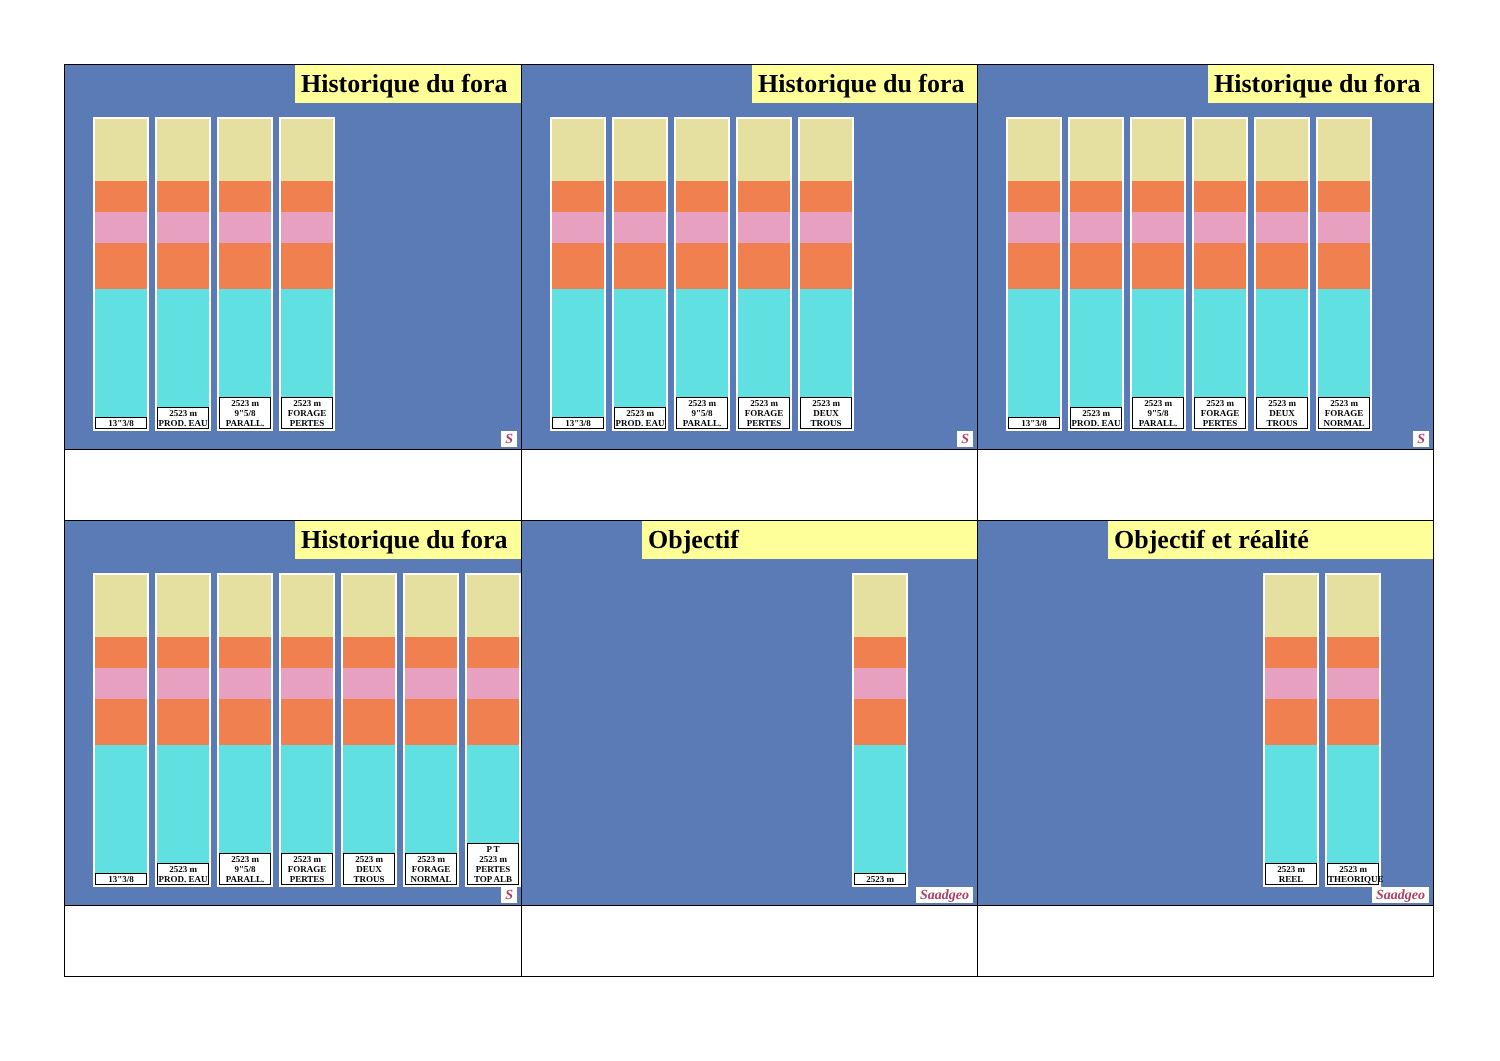| Historique du fora 13"3/8 2523 m PROD. EAU 2523 m 9"5/8 PARALL. 2523 m FORAGE PERTES S | Historique du fora 13"3/8 2523 m PROD. EAU 2523 m 9"5/8 PARALL. 2523 m FORAGE PERTES 2523 m DEUX TROUS S | Historique du fora 13"3/8 2523 m PROD. EAU 2523 m 9"5/8 PARALL. 2523 m FORAGE PERTES 2523 m DEUX TROUS 2523 m FORAGE NORMAL S |
| Historique du fora 13"3/8 2523 m PROD. EAU 2523 m 9"5/8 PARALL. 2523 m FORAGE PERTES 2523 m DEUX TROUS 2523 m FORAGE NORMAL P T 2523 m PERTES TOP ALB S | Objectif 2523 m Saadgeo | Objectif et réalité 2523 m REEL 2523 m THEORIQUE Saadgeo |